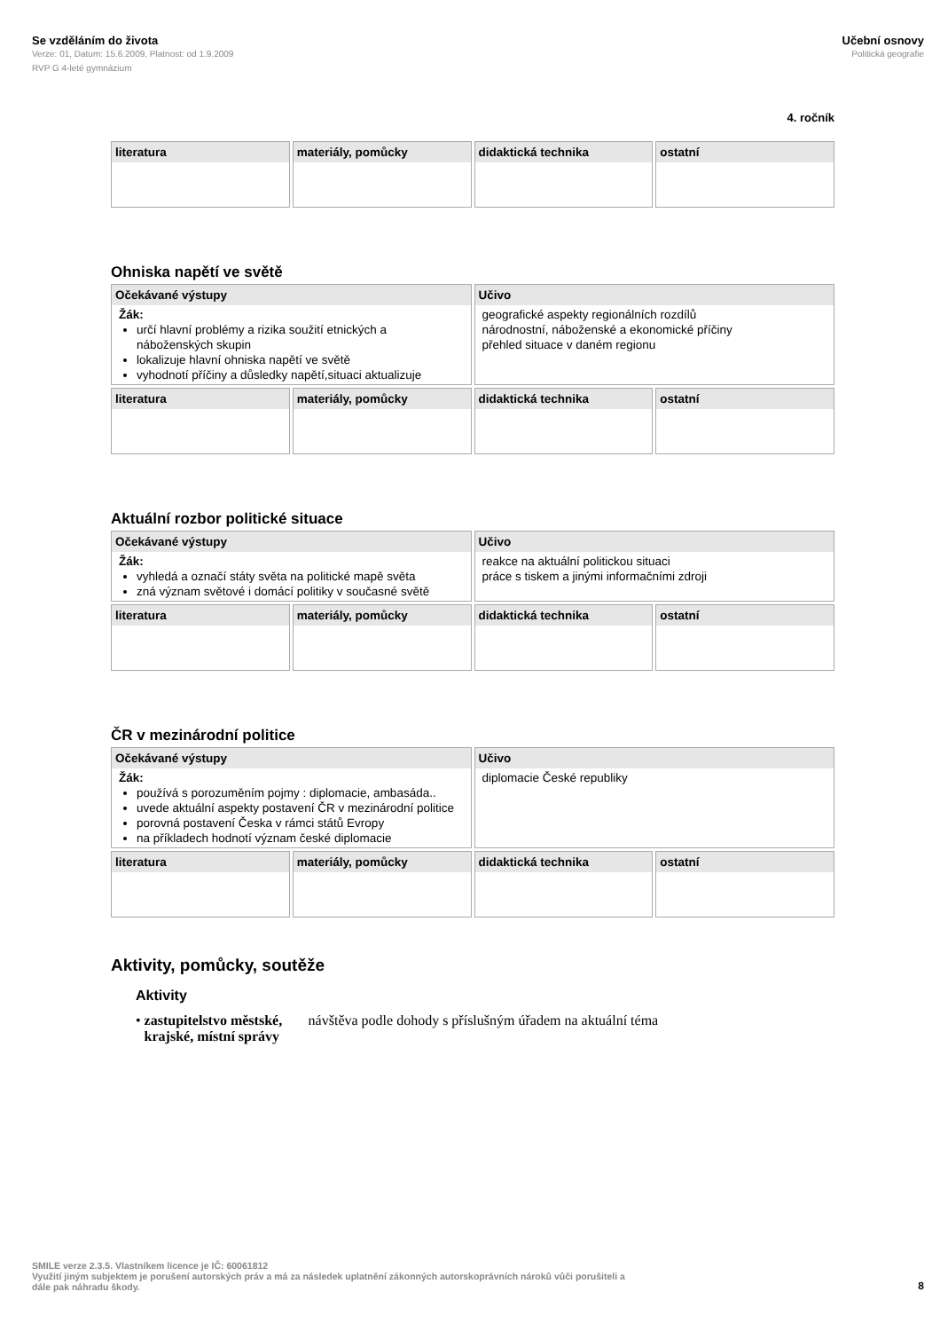Se vzděláním do života
Verze: 01, Datum: 15.6.2009, Platnost: od 1.9.2009
RVP G 4-leté gymnázium
Učební osnovy
Politická geografie
4. ročník
| literatura | materiály, pomůcky | didaktická technika | ostatní |
Ohniska napětí ve světě
| Očekávané výstupy Žák: určí hlavní problémy a rizika soužití etnických a náboženských skupin lokalizuje hlavní ohniska napětí ve světě vyhodnotí příčiny a důsledky napětí,situaci aktualizuje | | Učivo geografické aspekty regionálních rozdílů národnostní, náboženské a ekonomické příčiny přehled situace v daném regionu | |
| literatura | materiály, pomůcky | didaktická technika | ostatní |
Aktuální rozbor politické situace
| Očekávané výstupy Žák: vyhledá a označí státy světa na politické mapě světa zná význam světové i domácí politiky v současné světě | | Učivo reakce na aktuální politickou situaci práce s tiskem a jinými informačními zdroji | |
| literatura | materiály, pomůcky | didaktická technika | ostatní |
ČR v mezinárodní politice
| Očekávané výstupy Žák: používá s porozuměním pojmy : diplomacie, ambasáda.. uvede aktuální aspekty postavení ČR v mezinárodní politice porovná postavení Česka v rámci států Evropy na příkladech hodnotí význam české diplomacie | | Učivo diplomacie České republiky | |
| literatura | materiály, pomůcky | didaktická technika | ostatní |
Aktivity, pomůcky, soutěže
Aktivity
• zastupitelstvo městské, krajské, místní správy návštěva podle dohody s příslušným úřadem na aktuální téma
SMILE verze 2.3.5. Vlastníkem licence je IČ: 60061812
Využití jiným subjektem je porušení autorských práv a má za následek uplatnění zákonných autorskoprávních nároků vůči porušiteli a
dále pak náhradu škody.
8